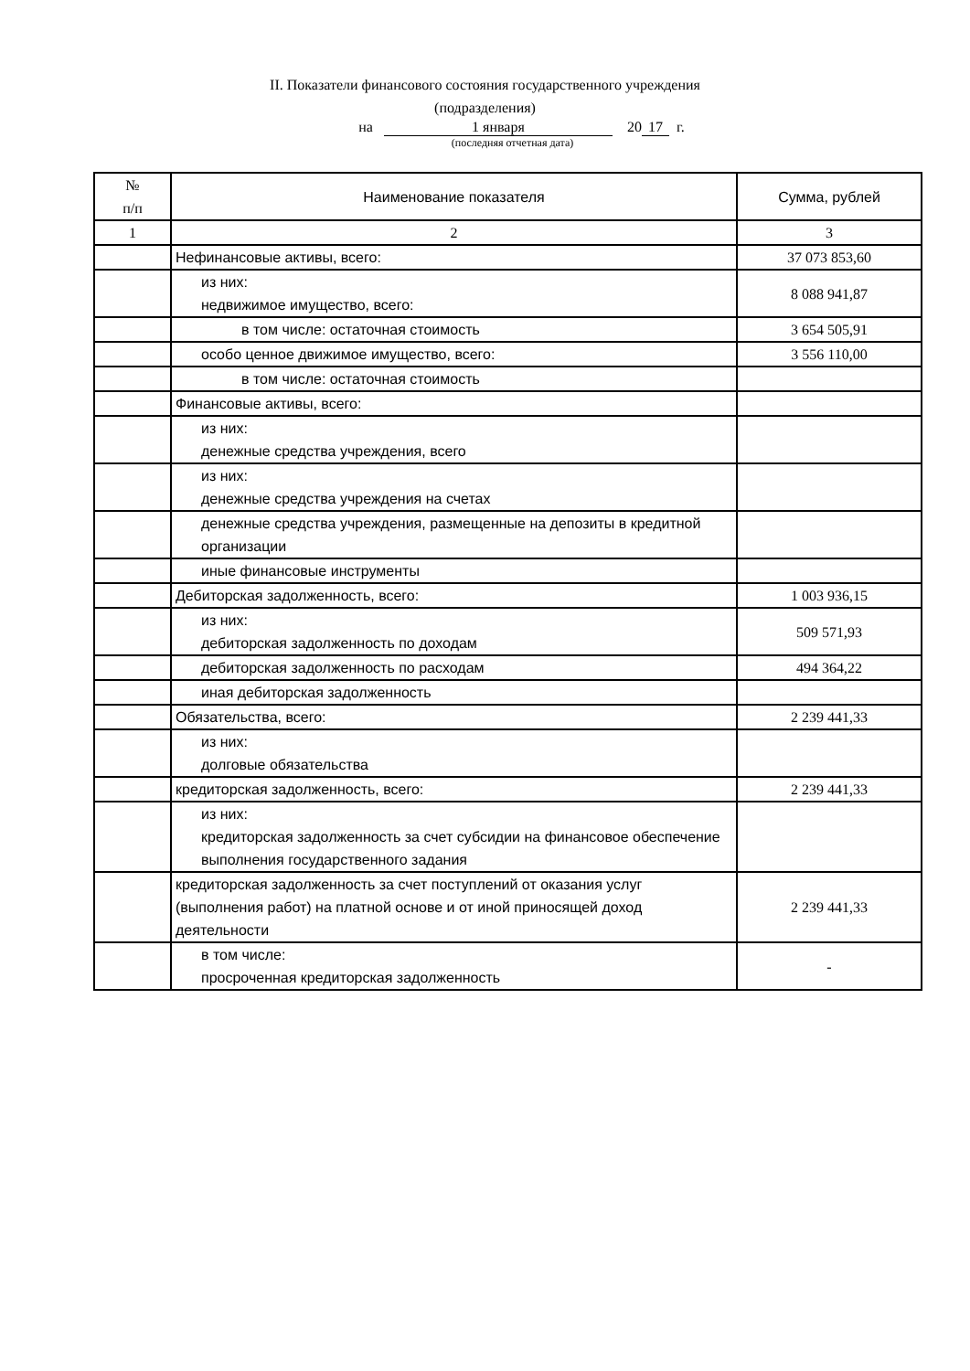II. Показатели финансового состояния государственного учреждения
(подразделения)
на 1 января 20 17 г.
(последняя отчетная дата)
| № п/п | Наименование показателя | Сумма, рублей |
| --- | --- | --- |
| 1 | 2 | 3 |
| | Нефинансовые активы, всего: | 37 073 853,60 |
| | из них: недвижимое имущество, всего: | 8 088 941,87 |
| | в том числе: остаточная стоимость | 3 654 505,91 |
| | особо ценное движимое имущество, всего: | 3 556 110,00 |
| | в том числе: остаточная стоимость | |
| | Финансовые активы, всего: | |
| | из них: денежные средства учреждения, всего | |
| | из них: денежные средства учреждения на счетах | |
| | денежные средства учреждения, размещенные на депозиты в кредитной организации | |
| | иные финансовые инструменты | |
| | Дебиторская задолженность, всего: | 1 003 936,15 |
| | из них: дебиторская задолженность по доходам | 509 571,93 |
| | дебиторская задолженность по расходам | 494 364,22 |
| | иная дебиторская задолженность | |
| | Обязательства, всего: | 2 239 441,33 |
| | из них: долговые обязательства | |
| | кредиторская задолженность, всего: | 2 239 441,33 |
| | из них: кредиторская задолженность за счет субсидии на финансовое обеспечение выполнения государственного задания | |
| | кредиторская задолженность за счет поступлений от оказания услуг (выполнения работ) на платной основе и от иной приносящей доход деятельности | 2 239 441,33 |
| | в том числе: просроченная кредиторская задолженность | - |